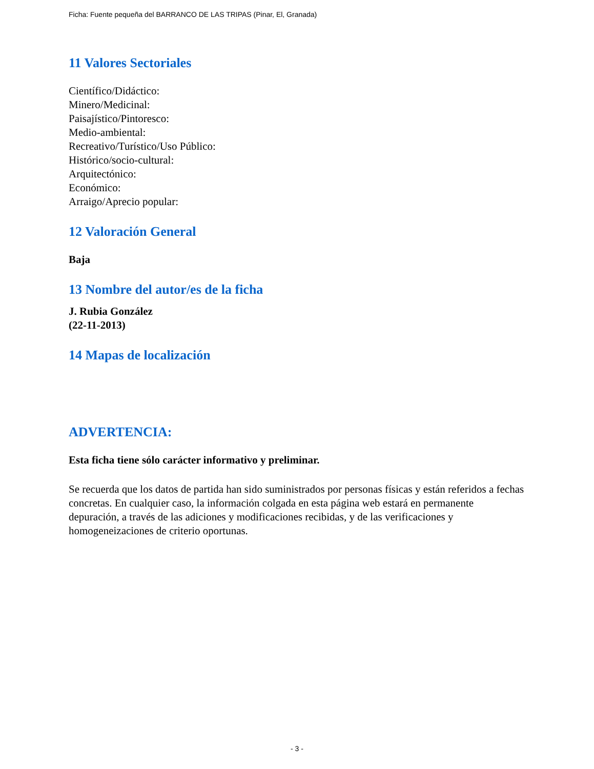Ficha: Fuente pequeña del BARRANCO DE LAS TRIPAS (Pinar, El, Granada)
11 Valores Sectoriales
Científico/Didáctico:
Minero/Medicinal:
Paisajístico/Pintoresco:
Medio-ambiental:
Recreativo/Turístico/Uso Público:
Histórico/socio-cultural:
Arquitectónico:
Económico:
Arraigo/Aprecio popular:
12 Valoración General
Baja
13 Nombre del autor/es de la ficha
J. Rubia González
(22-11-2013)
14 Mapas de localización
ADVERTENCIA:
Esta ficha tiene sólo carácter informativo y preliminar.
Se recuerda que los datos de partida han sido suministrados por personas físicas y están referidos a fechas concretas. En cualquier caso, la información colgada en esta página web estará en permanente depuración, a través de las adiciones y modificaciones recibidas, y de las verificaciones y homogeneizaciones de criterio oportunas.
- 3 -